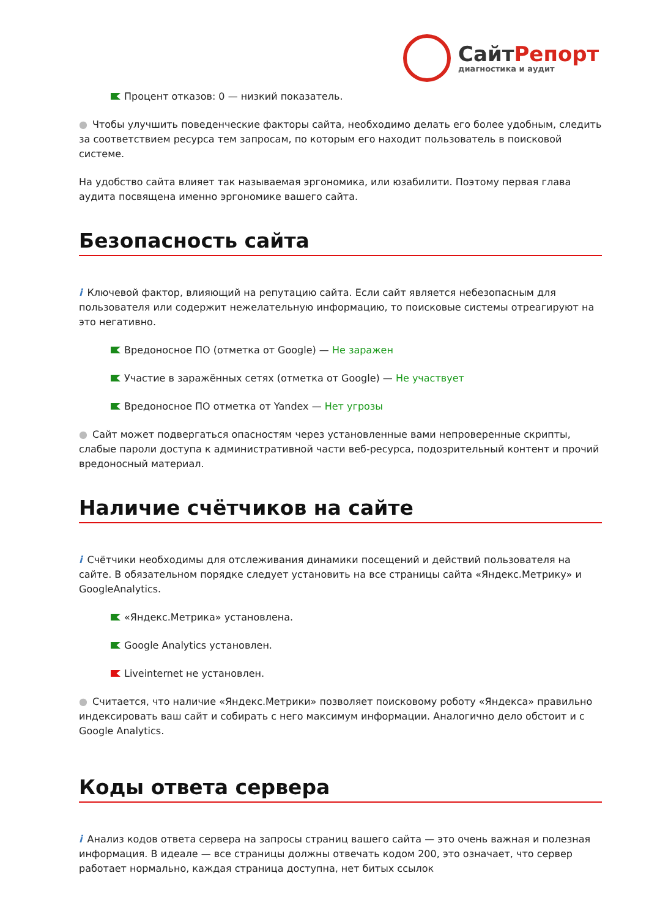СайтРепорт
диагностика и аудит
Процент отказов: 0 — низкий показатель.
● Чтобы улучшить поведенческие факторы сайта, необходимо делать его более удобным, следить за соответствием ресурса тем запросам, по которым его находит пользователь в поисковой системе.
На удобство сайта влияет так называемая эргономика, или юзабилити. Поэтому первая глава аудита посвящена именно эргономике вашего сайта.
Безопасность сайта
i Ключевой фактор, влияющий на репутацию сайта. Если сайт является небезопасным для пользователя или содержит нежелательную информацию, то поисковые системы отреагируют на это негативно.
Вредоносное ПО (отметка от Google) — Не заражен
Участие в заражённых сетях (отметка от Google) — Не участвует
Вредоносное ПО отметка от Yandex — Нет угрозы
● Сайт может подвергаться опасностям через установленные вами непроверенные скрипты, слабые пароли доступа к административной части веб-ресурса, подозрительный контент и прочий вредоносный материал.
Наличие счётчиков на сайте
i Счётчики необходимы для отслеживания динамики посещений и действий пользователя на сайте. В обязательном порядке следует установить на все страницы сайта «Яндекс.Метрику» и GoogleAnalytics.
«Яндекс.Метрика» установлена.
Google Analytics установлен.
Liveinternet не установлен.
● Считается, что наличие «Яндекс.Метрики» позволяет поисковому роботу «Яндекса» правильно индексировать ваш сайт и собирать с него максимум информации. Аналогично дело обстоит и с Google Analytics.
Коды ответа сервера
i Анализ кодов ответа сервера на запросы страниц вашего сайта — это очень важная и полезная информация. В идеале — все страницы должны отвечать кодом 200, это означает, что сервер работает нормально, каждая страница доступна, нет битых ссылок